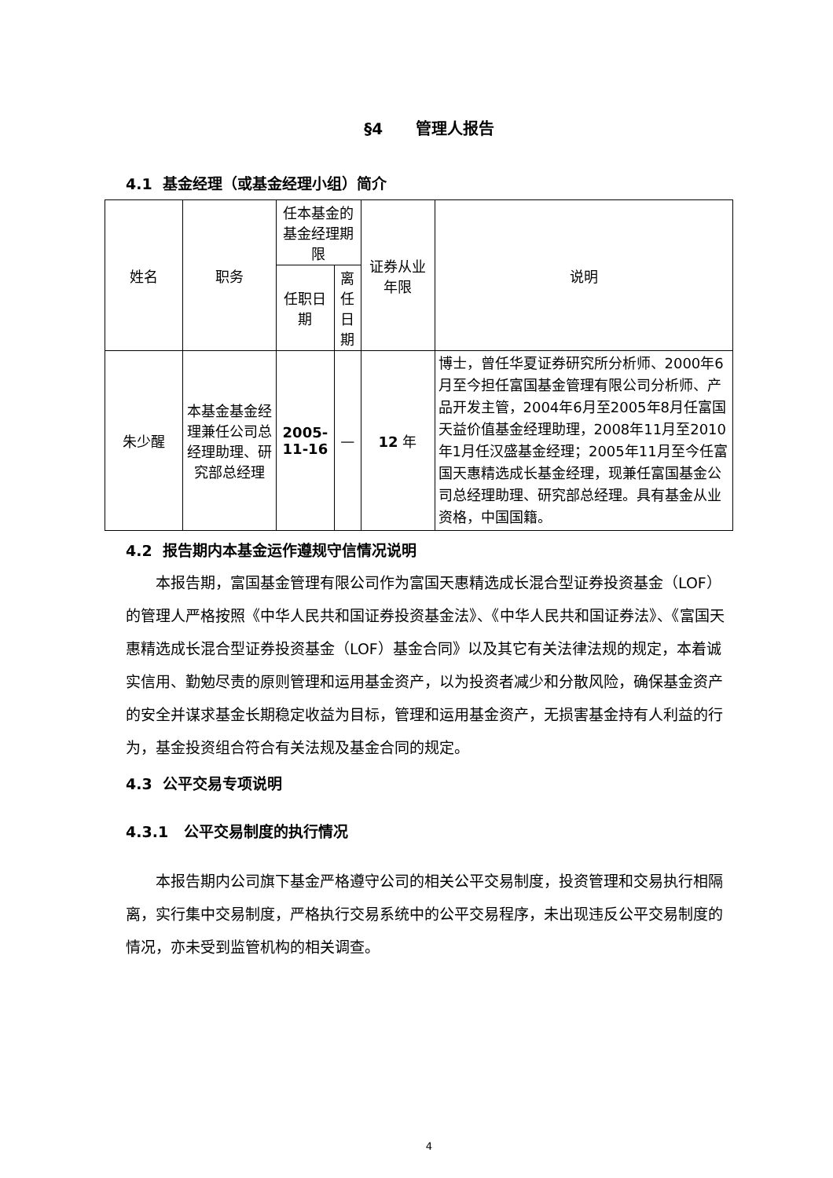§4 管理人报告
4.1 基金经理（或基金经理小组）简介
| 姓名 | 职务 | 任本基金的基金经理期限 | | 证券从业年限 | 说明 |
| --- | --- | --- | --- | --- | --- |
| | | 任职日期 | 离任日期 | | |
| 朱少醒 | 本基金基金经理兼任公司总经理助理、研究部总经理 | 2005-11-16 | — | 12 年 | 博士，曾任华夏证券研究所分析师、2000年6月至今担任富国基金管理有限公司分析师、产品开发主管，2004年6月至2005年8月任富国天益价值基金经理助理，2008年11月至2010年1月任汉盛基金经理；2005年11月至今任富国天惠精选成长基金经理，现兼任富国基金公司总经理助理、研究部总经理。具有基金从业资格，中国国籍。 |
4.2 报告期内本基金运作遵规守信情况说明
本报告期，富国基金管理有限公司作为富国天惠精选成长混合型证券投资基金（LOF）的管理人严格按照《中华人民共和国证券投资基金法》、《中华人民共和国证券法》、《富国天惠精选成长混合型证券投资基金（LOF）基金合同》以及其它有关法律法规的规定，本着诚实信用、勤勉尽责的原则管理和运用基金资产，以为投资者减少和分散风险，确保基金资产的安全并谋求基金长期稳定收益为目标，管理和运用基金资产，无损害基金持有人利益的行为，基金投资组合符合有关法规及基金合同的规定。
4.3 公平交易专项说明
4.3.1 公平交易制度的执行情况
本报告期内公司旗下基金严格遵守公司的相关公平交易制度，投资管理和交易执行相隔离，实行集中交易制度，严格执行交易系统中的公平交易程序，未出现违反公平交易制度的情况，亦未受到监管机构的相关调查。
4